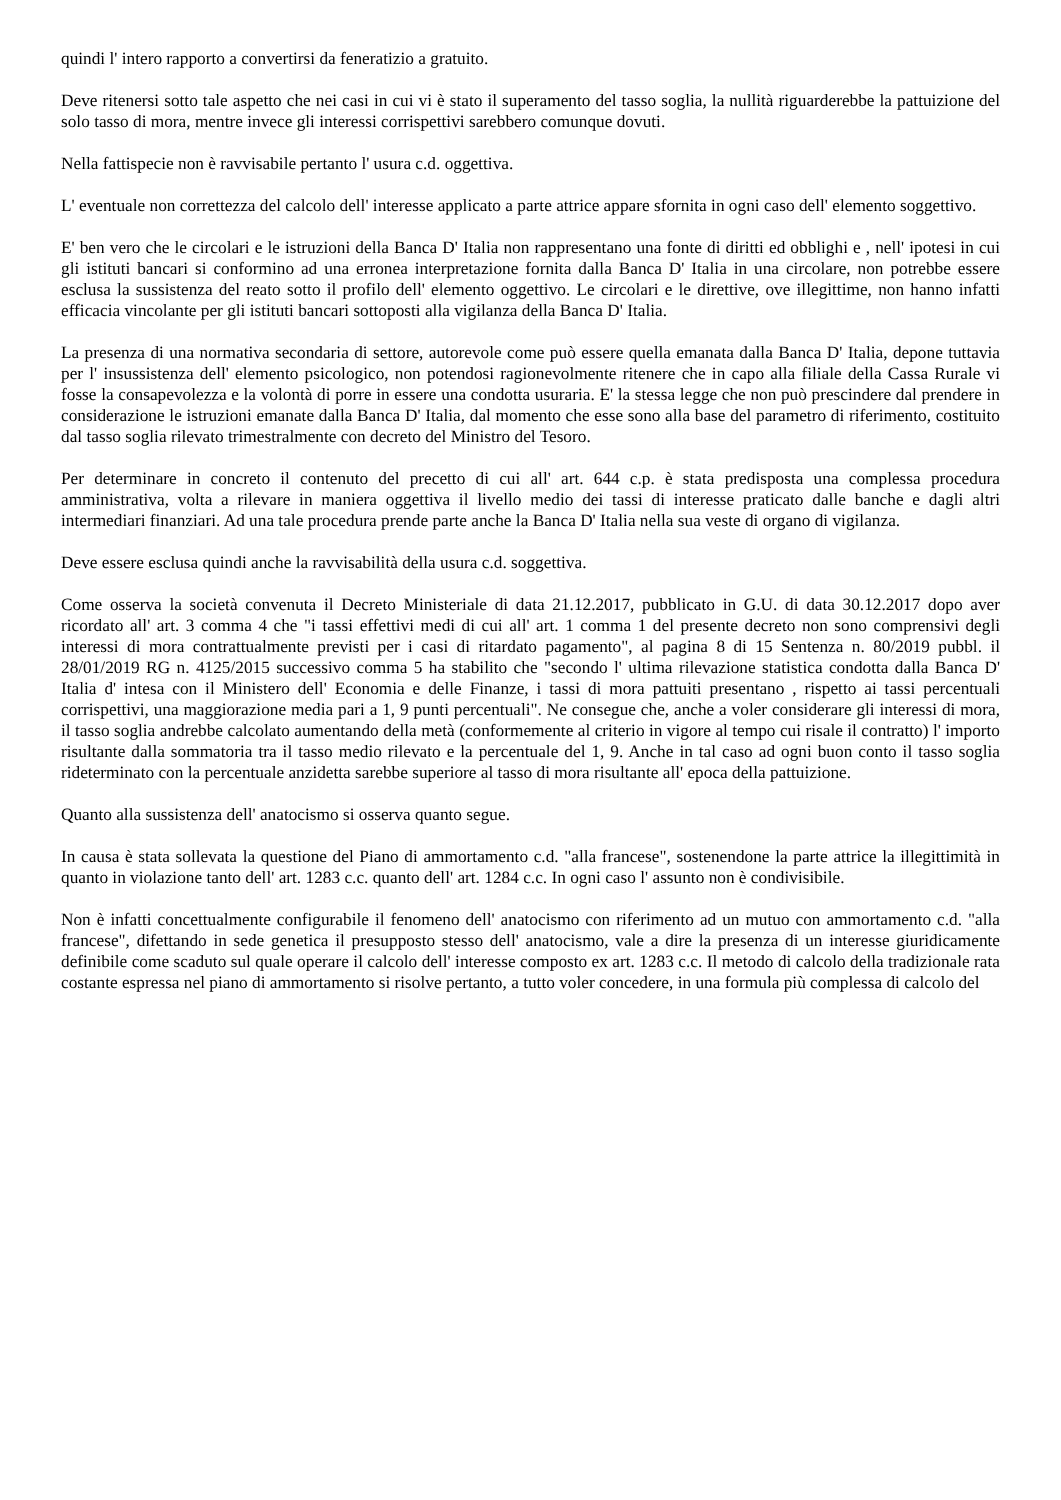quindi l' intero rapporto a convertirsi da feneratizio a gratuito.
Deve ritenersi sotto tale aspetto che nei casi in cui vi è stato il superamento del tasso soglia, la nullità riguarderebbe la pattuizione del solo tasso di mora, mentre invece gli interessi corrispettivi sarebbero comunque dovuti.
Nella fattispecie non è ravvisabile pertanto l' usura c.d. oggettiva.
L' eventuale non correttezza del calcolo dell' interesse applicato a parte attrice appare sfornita in ogni caso dell' elemento soggettivo.
E' ben vero che le circolari e le istruzioni della Banca D' Italia non rappresentano una fonte di diritti ed obblighi e , nell' ipotesi in cui gli istituti bancari si conformino ad una erronea interpretazione fornita dalla Banca D' Italia in una circolare, non potrebbe essere esclusa la sussistenza del reato sotto il profilo dell' elemento oggettivo. Le circolari e le direttive, ove illegittime, non hanno infatti efficacia vincolante per gli istituti bancari sottoposti alla vigilanza della Banca D' Italia.
La presenza di una normativa secondaria di settore, autorevole come può essere quella emanata dalla Banca D' Italia, depone tuttavia per l' insussistenza dell' elemento psicologico, non potendosi ragionevolmente ritenere che in capo alla filiale della Cassa Rurale vi fosse la consapevolezza e la volontà di porre in essere una condotta usuraria. E' la stessa legge che non può prescindere dal prendere in considerazione le istruzioni emanate dalla Banca D' Italia, dal momento che esse sono alla base del parametro di riferimento, costituito dal tasso soglia rilevato trimestralmente con decreto del Ministro del Tesoro.
Per determinare in concreto il contenuto del precetto di cui all' art. 644 c.p. è stata predisposta una complessa procedura amministrativa, volta a rilevare in maniera oggettiva il livello medio dei tassi di interesse praticato dalle banche e dagli altri intermediari finanziari. Ad una tale procedura prende parte anche la Banca D' Italia nella sua veste di organo di vigilanza.
Deve essere esclusa quindi anche la ravvisabilità della usura c.d. soggettiva.
Come osserva la società convenuta il Decreto Ministeriale di data 21.12.2017, pubblicato in G.U. di data 30.12.2017 dopo aver ricordato all' art. 3 comma 4 che "i tassi effettivi medi di cui all' art. 1 comma 1 del presente decreto non sono comprensivi degli interessi di mora contrattualmente previsti per i casi di ritardato pagamento", al pagina 8 di 15 Sentenza n. 80/2019 pubbl. il 28/01/2019 RG n. 4125/2015 successivo comma 5 ha stabilito che "secondo l' ultima rilevazione statistica condotta dalla Banca D' Italia d' intesa con il Ministero dell' Economia e delle Finanze, i tassi di mora pattuiti presentano , rispetto ai tassi percentuali corrispettivi, una maggiorazione media pari a 1, 9 punti percentuali". Ne consegue che, anche a voler considerare gli interessi di mora, il tasso soglia andrebbe calcolato aumentando della metà (conformemente al criterio in vigore al tempo cui risale il contratto) l' importo risultante dalla sommatoria tra il tasso medio rilevato e la percentuale del 1, 9. Anche in tal caso ad ogni buon conto il tasso soglia rideterminato con la percentuale anzidetta sarebbe superiore al tasso di mora risultante all' epoca della pattuizione.
Quanto alla sussistenza dell' anatocismo si osserva quanto segue.
In causa è stata sollevata la questione del Piano di ammortamento c.d. "alla francese", sostenendone la parte attrice la illegittimità in quanto in violazione tanto dell' art. 1283 c.c. quanto dell' art. 1284 c.c. In ogni caso l' assunto non è condivisibile.
Non è infatti concettualmente configurabile il fenomeno dell' anatocismo con riferimento ad un mutuo con ammortamento c.d. "alla francese", difettando in sede genetica il presupposto stesso dell' anatocismo, vale a dire la presenza di un interesse giuridicamente definibile come scaduto sul quale operare il calcolo dell' interesse composto ex art. 1283 c.c. Il metodo di calcolo della tradizionale rata costante espressa nel piano di ammortamento si risolve pertanto, a tutto voler concedere, in una formula più complessa di calcolo del